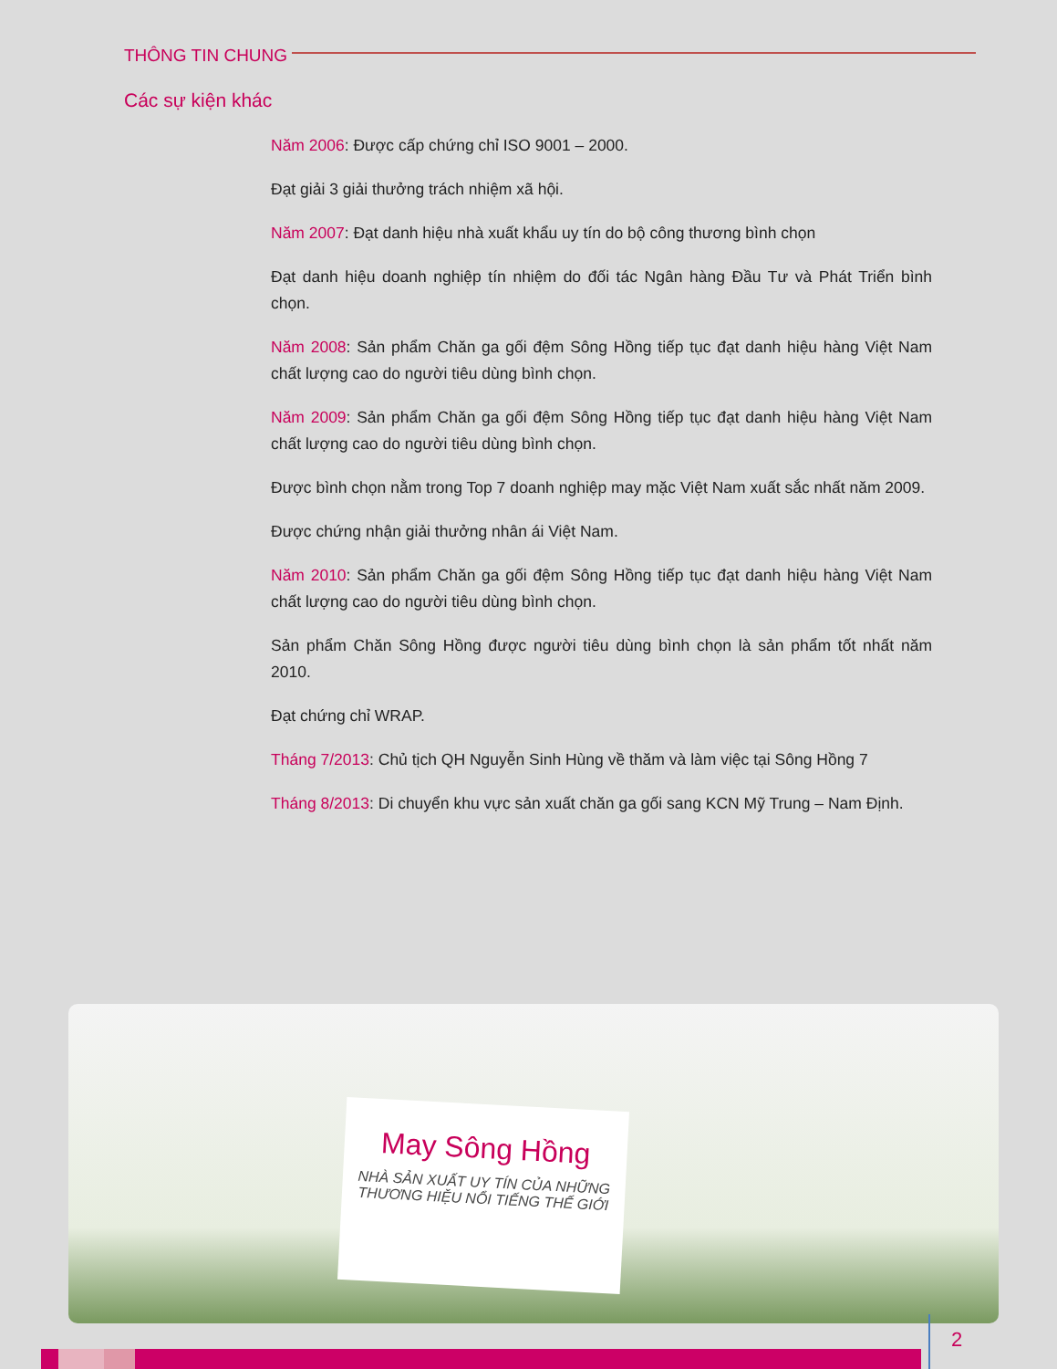THÔNG TIN CHUNG
Các sự kiện khác
Năm 2006: Được cấp chứng chỉ ISO 9001 – 2000.
Đạt giải 3 giải thưởng trách nhiệm xã hội.
Năm 2007: Đạt danh hiệu nhà xuất khẩu uy tín do bộ công thương bình chọn
Đạt danh hiệu doanh nghiệp tín nhiệm do đối tác Ngân hàng Đầu Tư và Phát Triển bình chọn.
Năm 2008: Sản phẩm Chăn ga gối đệm Sông Hồng tiếp tục đạt danh hiệu hàng Việt Nam chất lượng cao do người tiêu dùng bình chọn.
Năm 2009: Sản phẩm Chăn ga gối đệm Sông Hồng tiếp tục đạt danh hiệu hàng Việt Nam chất lượng cao do người tiêu dùng bình chọn.
Được bình chọn nằm trong Top 7 doanh nghiệp may mặc Việt Nam xuất sắc nhất năm 2009.
Được chứng nhận giải thưởng nhân ái Việt Nam.
Năm 2010: Sản phẩm Chăn ga gối đệm Sông Hồng tiếp tục đạt danh hiệu hàng Việt Nam chất lượng cao do người tiêu dùng bình chọn.
Sản phẩm Chăn Sông Hồng được người tiêu dùng bình chọn là sản phẩm tốt nhất năm 2010.
Đạt chứng chỉ WRAP.
Tháng 7/2013: Chủ tịch QH Nguyễn Sinh Hùng về thăm và làm việc tại Sông Hồng 7
Tháng 8/2013: Di chuyển khu vực sản xuất chăn ga gối sang KCN Mỹ Trung – Nam Định.
May Sông Hồng
NHÀ SẢN XUẤT UY TÍN CỦA NHỮNG
THƯƠNG HIỆU NỔI TIẾNG THẾ GIỚI
2